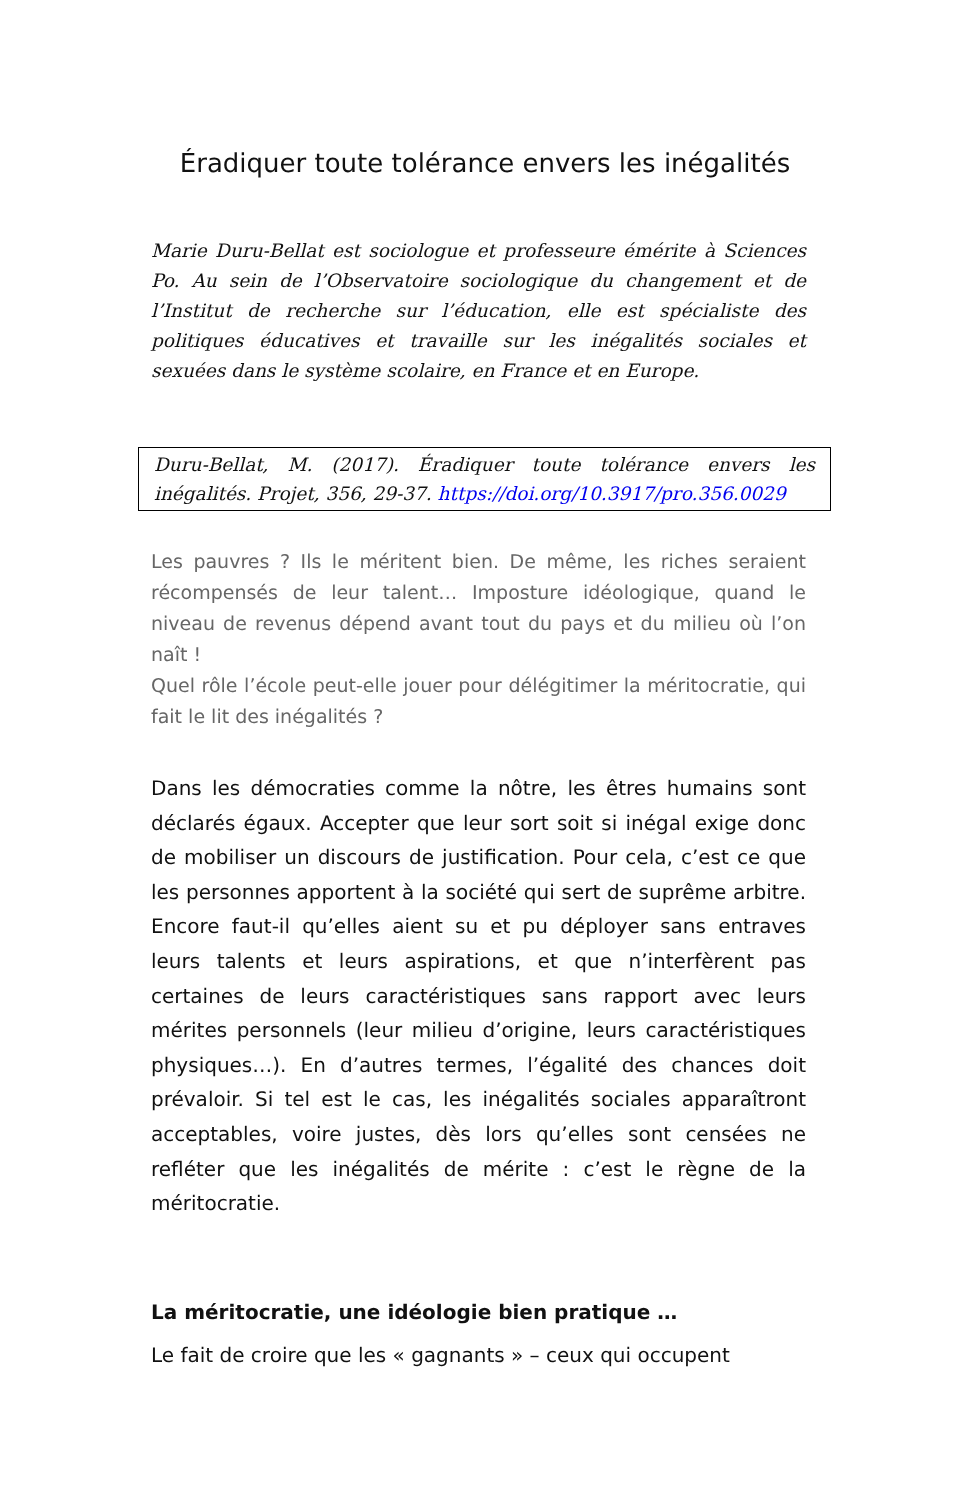Éradiquer toute tolérance envers les inégalités
Marie Duru-Bellat est sociologue et professeure émérite à Sciences Po. Au sein de l’Observatoire sociologique du changement et de l’Institut de recherche sur l’éducation, elle est spécialiste des politiques éducatives et travaille sur les inégalités sociales et sexuées dans le système scolaire, en France et en Europe.
Duru-Bellat, M. (2017). Éradiquer toute tolérance envers les inégalités. Projet, 356, 29-37. https://doi.org/10.3917/pro.356.0029
Les pauvres ? Ils le méritent bien. De même, les riches seraient récompensés de leur talent… Imposture idéologique, quand le niveau de revenus dépend avant tout du pays et du milieu où l’on naît !
Quel rôle l’école peut-elle jouer pour délégitimer la méritocratie, qui fait le lit des inégalités ?
Dans les démocraties comme la nôtre, les êtres humains sont déclarés égaux. Accepter que leur sort soit si inégal exige donc de mobiliser un discours de justification. Pour cela, c’est ce que les personnes apportent à la société qui sert de suprême arbitre. Encore faut-il qu’elles aient su et pu déployer sans entraves leurs talents et leurs aspirations, et que n’interfèrent pas certaines de leurs caractéristiques sans rapport avec leurs mérites personnels (leur milieu d’origine, leurs caractéristiques physiques…). En d’autres termes, l’égalité des chances doit prévaloir. Si tel est le cas, les inégalités sociales apparaîtront acceptables, voire justes, dès lors qu’elles sont censées ne refléter que les inégalités de mérite : c’est le règne de la méritocratie.
La méritocratie, une idéologie bien pratique …
Le fait de croire que les « gagnants » – ceux qui occupent